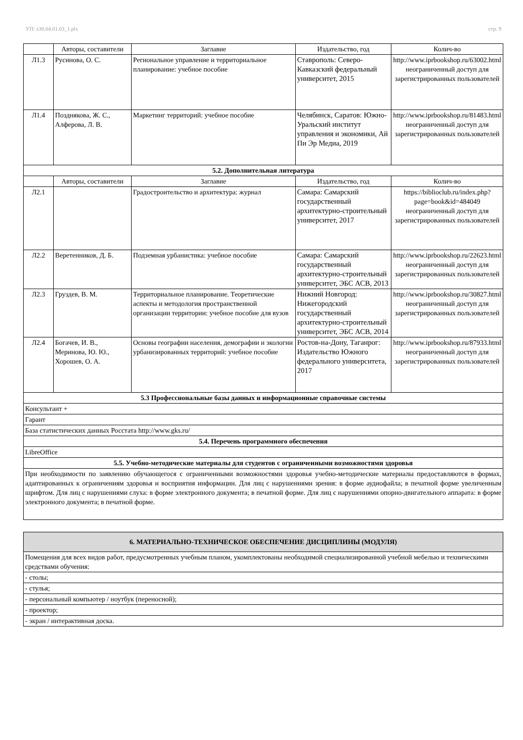УП: z38.04.01.03_1.plx стр. 9
| | Авторы, составители | Заглавие | Издательство, год | Колич-во |
| --- | --- | --- | --- | --- |
| Л1.3 | Русинова, О. С. | Региональное управление и территориальное планирование: учебное пособие | Ставрополь: Северо-Кавказский федеральный университет, 2015 | http://www.iprbookshop.ru/63002.html неограниченный доступ для зарегистрированных пользователей |
| Л1.4 | Позднякова, Ж. С., Алферова, Л. В. | Маркетинг территорий: учебное пособие | Челябинск, Саратов: Южно-Уральский институт управления и экономики, Ай Пи Эр Медиа, 2019 | http://www.iprbookshop.ru/81483.html неограниченный доступ для зарегистрированных пользователей |
| 5.2. Дополнительная литература | | | | |
| | Авторы, составители | Заглавие | Издательство, год | Колич-во |
| Л2.1 | | Градостроительство и архитектура: журнал | Самара: Самарский государственный архитектурно-строительный университет, 2017 | https://biblioclub.ru/index.php?page=book&id=484049 неограниченный доступ для зарегистрированных пользователей |
| Л2.2 | Веретенников, Д. Б. | Подземная урбанистика: учебное пособие | Самара: Самарский государственный архитектурно-строительный университет, ЭБС АСВ, 2013 | http://www.iprbookshop.ru/22623.html неограниченный доступ для зарегистрированных пользователей |
| Л2.3 | Груздев, В. М. | Территориальное планирование. Теоретические аспекты и методология пространственной организации территории: учебное пособие для вузов | Нижний Новгород: Нижегородский государственный архитектурно-строительный университет, ЭБС АСВ, 2014 | http://www.iprbookshop.ru/30827.html неограниченный доступ для зарегистрированных пользователей |
| Л2.4 | Богачев, И. В., Меринова, Ю. Ю., Хорошев, О. А. | Основы географии населения, демографии и экологии урбанизированных территорий: учебное пособие | Ростов-на-Дону, Таганрог: Издательство Южного федерального университета, 2017 | http://www.iprbookshop.ru/87933.html неограниченный доступ для зарегистрированных пользователей |
| 5.3 Профессиональные базы данных и информационные справочные системы | | | | |
| Консультант + | | | | |
| Гарант | | | | |
| База статистических данных Росстата http://www.gks.ru/ | | | | |
| 5.4. Перечень программного обеспечения | | | | |
| LibreOffice | | | | |
| 5.5. Учебно-методические материалы для студентов с ограниченными возможностями здоровья | | | | |
| При необходимости по заявлению обучающегося с ограниченными возможностями здоровья учебно-методические материалы предоставляются в формах, адаптированных к ограничениям здоровья и восприятия информации. Для лиц с нарушениями зрения: в форме аудиофайла; в печатной форме увеличенным шрифтом. Для лиц с нарушениями слуха: в форме электронного документа; в печатной форме. Для лиц с нарушениями опорно-двигательного аппарата: в форме электронного документа; в печатной форме. | | | | |
| 6. МАТЕРИАЛЬНО-ТЕХНИЧЕСКОЕ ОБЕСПЕЧЕНИЕ ДИСЦИПЛИНЫ (МОДУЛЯ) |
| Помещения для всех видов работ, предусмотренных учебным планом, укомплектованы необходимой специализированной учебной мебелью и техническими средствами обучения: |
| - столы; |
| - стулья; |
| - персональный компьютер / ноутбук (переносной); |
| - проектор; |
| - экран / интерактивная доска. |